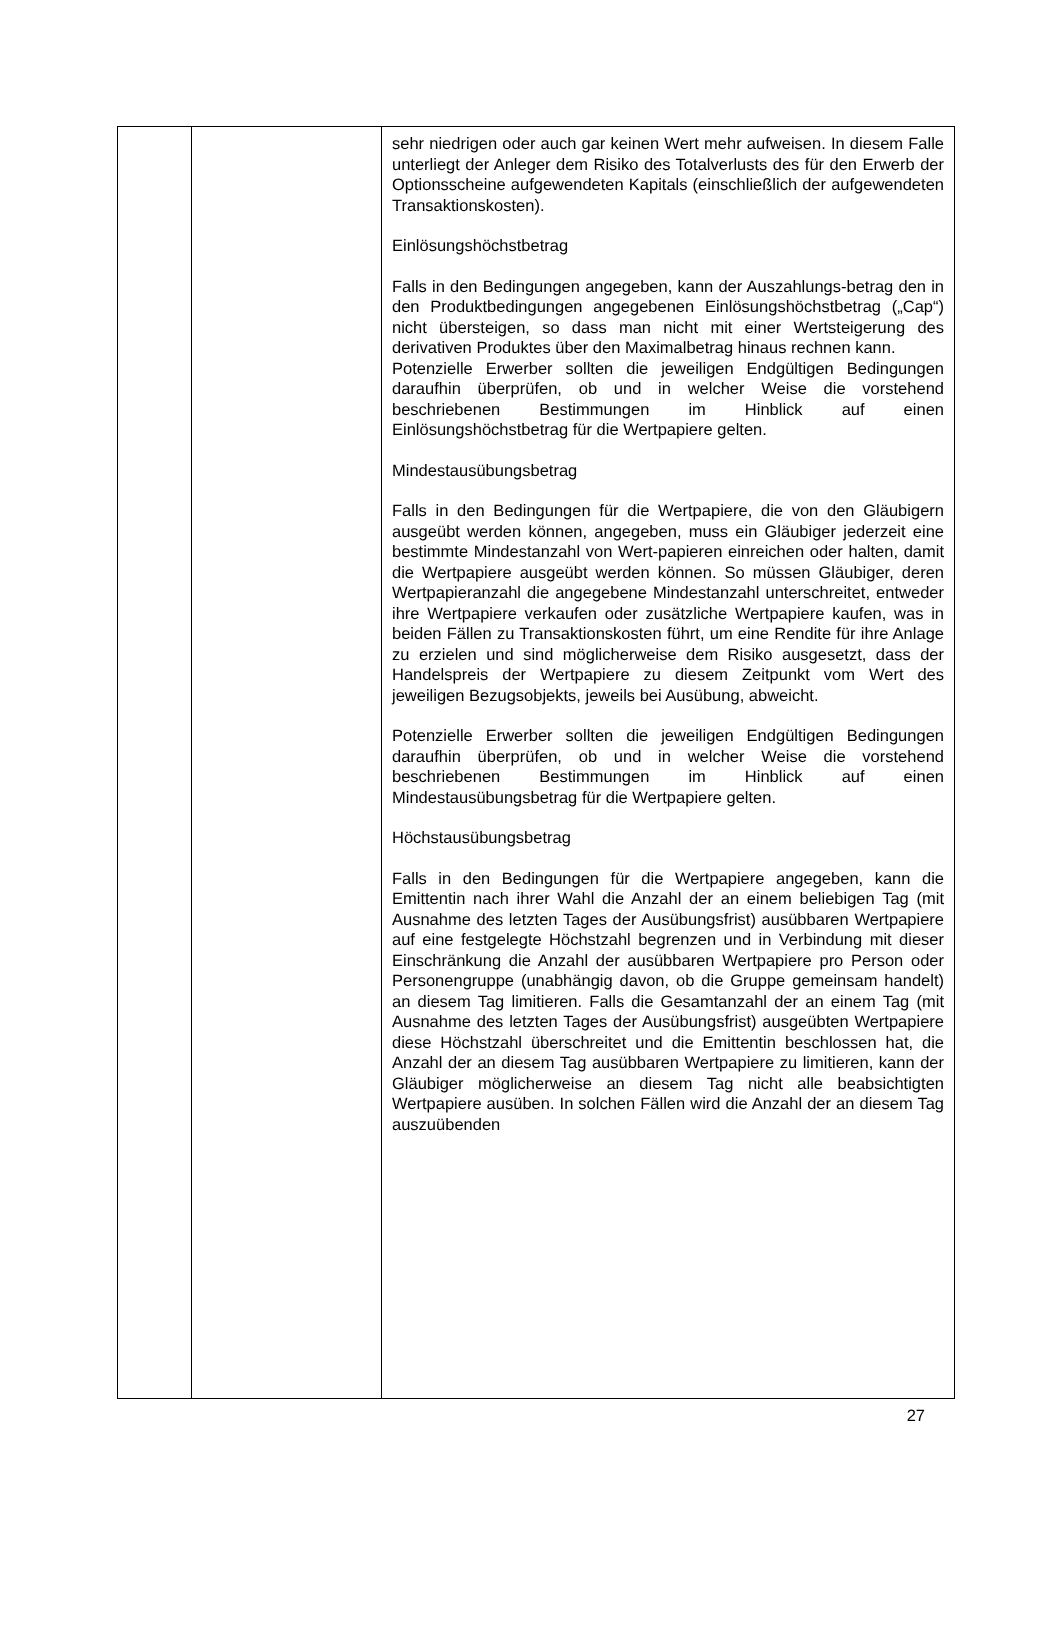| | | sehr niedrigen oder auch gar keinen Wert mehr aufweisen. In diesem Falle unterliegt der Anleger dem Risiko des Totalverlusts des für den Erwerb der Optionsscheine aufgewendeten Kapitals (einschließlich der aufgewendeten Transaktionskosten). Einlösungshöchstbetrag Falls in den Bedingungen angegeben, kann der Auszahlungs-betrag den in den Produktbedingungen angegebenen Einlösungshöchstbetrag („Cap“) nicht übersteigen, so dass man nicht mit einer Wertsteigerung des derivativen Produktes über den Maximalbetrag hinaus rechnen kann. Potenzielle Erwerber sollten die jeweiligen Endgültigen Bedingungen daraufhin überprüfen, ob und in welcher Weise die vorstehend beschriebenen Bestimmungen im Hinblick auf einen Einlösungshöchstbetrag für die Wertpapiere gelten. Mindestausübungsbetrag Falls in den Bedingungen für die Wertpapiere, die von den Gläubigern ausgeübt werden können, angegeben, muss ein Gläubiger jederzeit eine bestimmte Mindestanzahl von Wert-papieren einreichen oder halten, damit die Wertpapiere ausgeübt werden können. So müssen Gläubiger, deren Wertpapieranzahl die angegebene Mindestanzahl unterschreitet, entweder ihre Wertpapiere verkaufen oder zusätzliche Wertpapiere kaufen, was in beiden Fällen zu Transaktionskosten führt, um eine Rendite für ihre Anlage zu erzielen und sind möglicherweise dem Risiko ausgesetzt, dass der Handelspreis der Wertpapiere zu diesem Zeitpunkt vom Wert des jeweiligen Bezugsobjekts, jeweils bei Ausübung, abweicht. Potenzielle Erwerber sollten die jeweiligen Endgültigen Bedingungen daraufhin überprüfen, ob und in welcher Weise die vorstehend beschriebenen Bestimmungen im Hinblick auf einen Mindestausübungsbetrag für die Wertpapiere gelten. Höchstausübungsbetrag Falls in den Bedingungen für die Wertpapiere angegeben, kann die Emittentin nach ihrer Wahl die Anzahl der an einem beliebigen Tag (mit Ausnahme des letzten Tages der Ausübungsfrist) ausübbaren Wertpapiere auf eine festgelegte Höchstzahl begrenzen und in Verbindung mit dieser Einschränkung die Anzahl der ausübbaren Wertpapiere pro Person oder Personengruppe (unabhängig davon, ob die Gruppe gemeinsam handelt) an diesem Tag limitieren. Falls die Gesamtanzahl der an einem Tag (mit Ausnahme des letzten Tages der Ausübungsfrist) ausgeübten Wertpapiere diese Höchstzahl überschreitet und die Emittentin beschlossen hat, die Anzahl der an diesem Tag ausübbaren Wertpapiere zu limitieren, kann der Gläubiger möglicherweise an diesem Tag nicht alle beabsichtigten Wertpapiere ausüben. In solchen Fällen wird die Anzahl der an diesem Tag auszuübenden |
27